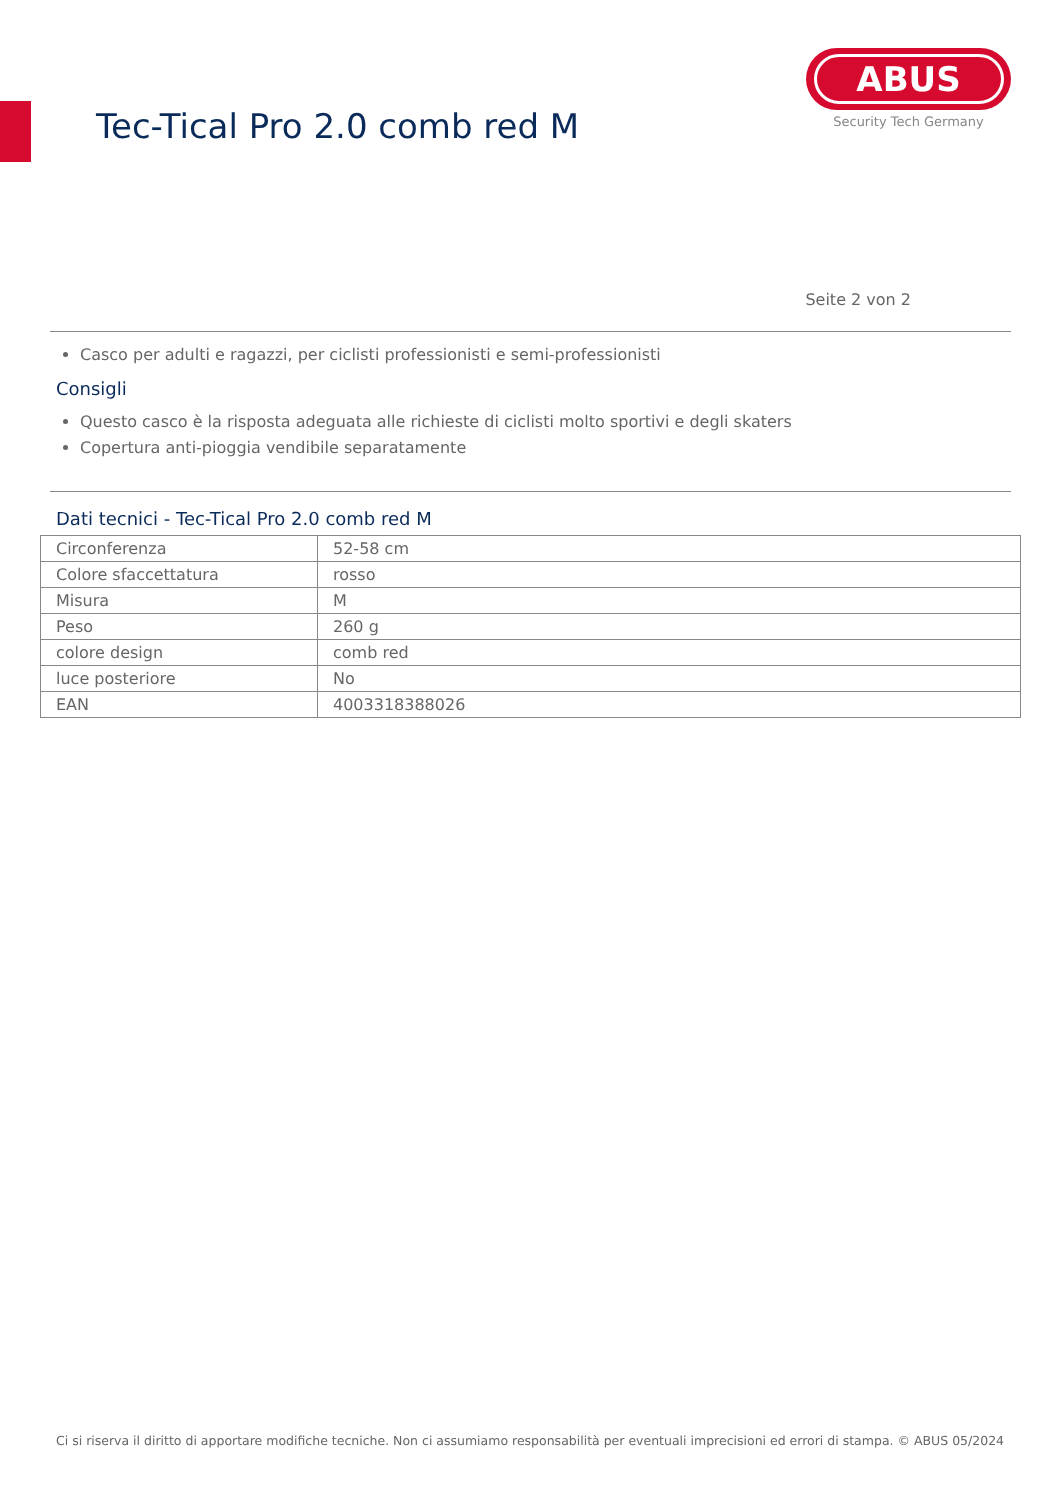Tec-Tical Pro 2.0 comb red M
ABUS
Security Tech Germany
Seite 2 von 2
Casco per adulti e ragazzi, per ciclisti professionisti e semi-professionisti
Consigli
Questo casco è la risposta adeguata alle richieste di ciclisti molto sportivi e degli skaters
Copertura anti-pioggia vendibile separatamente
Dati tecnici - Tec-Tical Pro 2.0 comb red M
| Circonferenza | 52-58 cm |
| Colore sfaccettatura | rosso |
| Misura | M |
| Peso | 260 g |
| colore design | comb red |
| luce posteriore | No |
| EAN | 4003318388026 |
Ci si riserva il diritto di apportare modifiche tecniche. Non ci assumiamo responsabilità per eventuali imprecisioni ed errori di stampa. © ABUS 05/2024